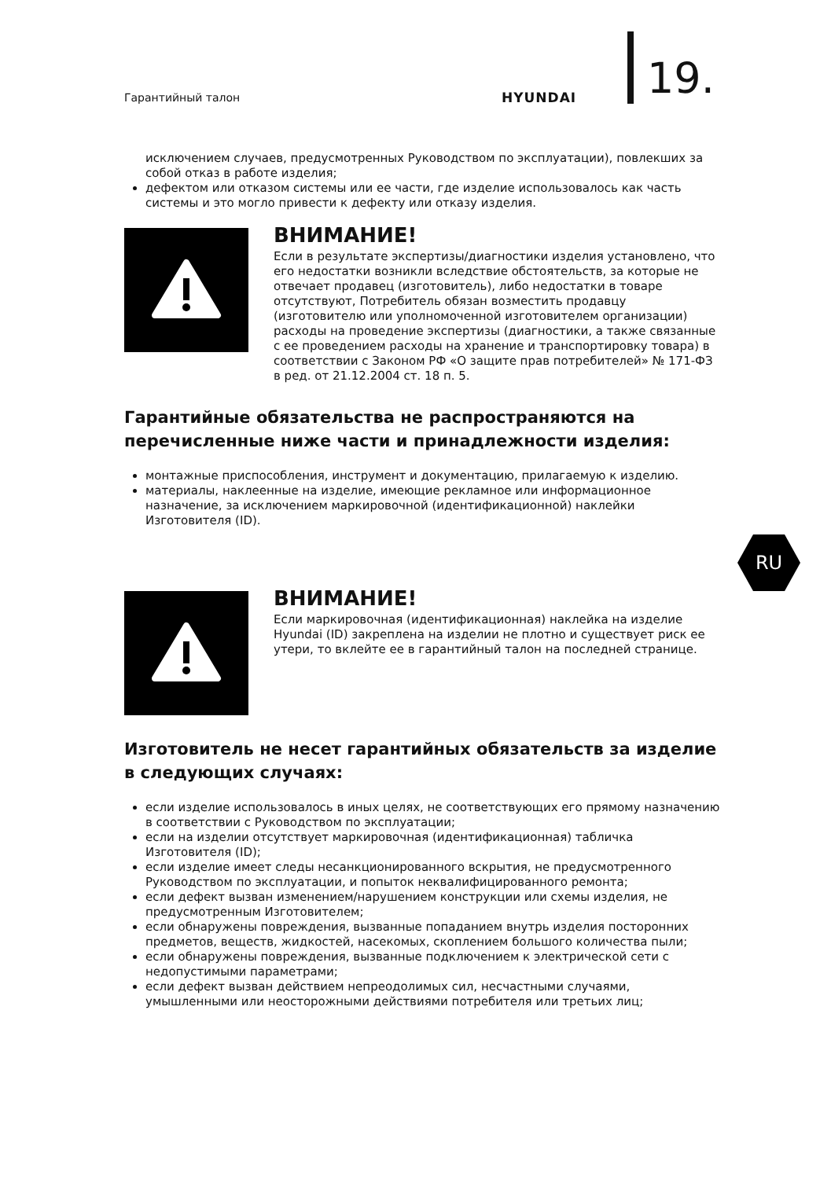Гарантийный талон HYUNDAI 19.
исключением случаев, предусмотренных Руководством по эксплуатации), повлекших за собой отказ в работе изделия;
дефектом или отказом системы или ее части, где изделие использовалось как часть системы и это могло привести к дефекту или отказу изделия.
ВНИМАНИЕ!
Если в результате экспертизы/диагностики изделия установлено, что его недостатки возникли вследствие обстоятельств, за которые не отвечает продавец (изготовитель), либо недостатки в товаре отсутствуют, Потребитель обязан возместить продавцу (изготовителю или уполномоченной изготовителем организации) расходы на проведение экспертизы (диагностики, а также связанные с ее проведением расходы на хранение и транспортировку товара) в соответствии с Законом РФ «О защите прав потребителей» № 171-ФЗ в ред. от 21.12.2004 ст. 18 п. 5.
Гарантийные обязательства не распространяются на перечисленные ниже части и принадлежности изделия:
монтажные приспособления, инструмент и документацию, прилагаемую к изделию.
материалы, наклеенные на изделие, имеющие рекламное или информационное назначение, за исключением маркировочной (идентификационной) наклейки Изготовителя (ID).
ВНИМАНИЕ!
Если маркировочная (идентификационная) наклейка на изделие Hyundai (ID) закреплена на изделии не плотно и существует риск ее утери, то вклейте ее в гарантийный талон на последней странице.
Изготовитель не несет гарантийных обязательств за изделие в следующих случаях:
если изделие использовалось в иных целях, не соответствующих его прямому назначению в соответствии с Руководством по эксплуатации;
если на изделии отсутствует маркировочная (идентификационная) табличка Изготовителя (ID);
если изделие имеет следы несанкционированного вскрытия, не предусмотренного Руководством по эксплуатации, и попыток неквалифицированного ремонта;
если дефект вызван изменением/нарушением конструкции или схемы изделия, не предусмотренным Изготовителем;
если обнаружены повреждения, вызванные попаданием внутрь изделия посторонних предметов, веществ, жидкостей, насекомых, скоплением большого количества пыли;
если обнаружены повреждения, вызванные подключением к электрической сети с недопустимыми параметрами;
если дефект вызван действием непреодолимых сил, несчастными случаями, умышленными или неосторожными действиями потребителя или третьих лиц;
RU